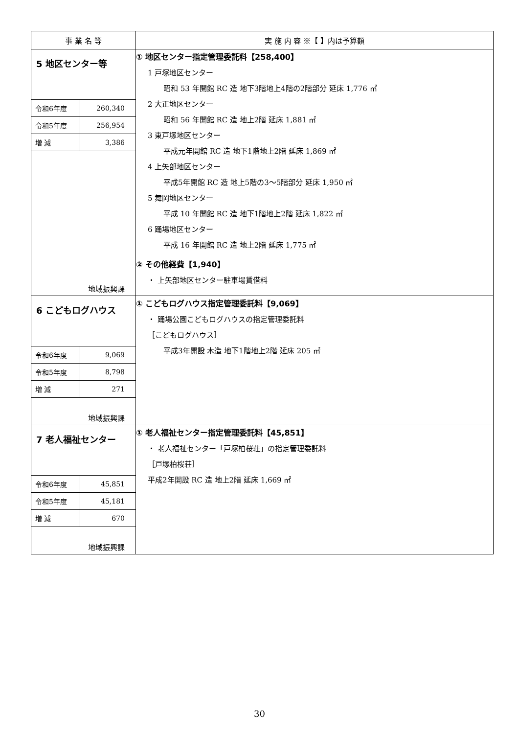| 事 業 名 等 | 実 施 内 容 ※【 】内は予算額 |
| --- | --- |
| 5 地区センター等 / 令和6年度 / 260,340 / / 令和5年度 / 256,954 / / 増 減 / 3,386 / 地域振興課 | ① 地区センター指定管理委託料【258,400】 1 戸塚地区センター 昭和 53 年開館 RC 造 地下3階地上4階の2階部分 延床 1,776 ㎡ 2 大正地区センター 昭和 56 年開館 RC 造 地上2階 延床 1,881 ㎡ 3 東戸塚地区センター 平成元年開館 RC 造 地下1階地上2階 延床 1,869 ㎡ 4 上矢部地区センター 平成5年開館 RC 造 地上5階の3～5階部分 延床 1,950 ㎡ 5 舞岡地区センター 平成 10 年開館 RC 造 地下1階地上2階 延床 1,822 ㎡ 6 踊場地区センター 平成 16 年開館 RC 造 地上2階 延床 1,775 ㎡ ② その他経費【1,940】 ・ 上矢部地区センター駐車場賃借料 |
| 6 こどもログハウス / 令和6年度 / 9,069 / / 令和5年度 / 8,798 / / 増 減 / 271 / 地域振興課 | ① こどもログハウス指定管理委託料【9,069】 ・ 踊場公園こどもログハウスの指定管理委託料 ［こどもログハウス］ 平成3年開設 木造 地下1階地上2階 延床 205 ㎡ |
| 7 老人福祉センター / 令和6年度 / 45,851 / / 令和5年度 / 45,181 / / 増 減 / 670 / 地域振興課 | ① 老人福祉センター指定管理委託料【45,851】 ・ 老人福祉センター「戸塚柏桜荘」の指定管理委託料 ［戸塚柏桜荘］ 平成2年開設 RC 造 地上2階 延床 1,669 ㎡ |
30